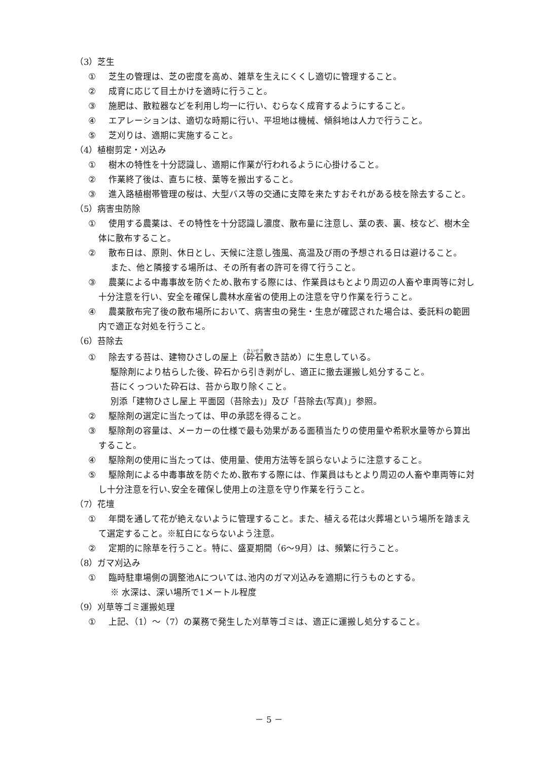（3）芝生
① 芝生の管理は、芝の密度を高め、雑草を生えにくくし適切に管理すること。
② 成育に応じて目土かけを適時に行うこと。
③ 施肥は、散粒器などを利用し均一に行い、むらなく成育するようにすること。
④ エアレーションは、適切な時期に行い、平坦地は機械、傾斜地は人力で行うこと。
⑤ 芝刈りは、適期に実施すること。
（4）植樹剪定・刈込み
① 樹木の特性を十分認識し、適期に作業が行われるように心掛けること。
② 作業終了後は、直ちに枝、葉等を搬出すること。
③ 進入路植樹帯管理の桜は、大型バス等の交通に支障を来たすおそれがある枝を除去すること。
（5）病害虫防除
① 使用する農薬は、その特性を十分認識し濃度、散布量に注意し、葉の表、裏、枝など、樹木全体に散布すること。
② 散布日は、原則、休日とし、天候に注意し強風、高温及び雨の予想される日は避けること。
また、他と隣接する場所は、その所有者の許可を得て行うこと。
③ 農薬による中毒事故を防ぐため､散布する際には、作業員はもとより周辺の人畜や車両等に対し十分注意を行い、安全を確保し農林水産省の使用上の注意を守り作業を行うこと。
④ 農薬散布完了後の散布場所において、病害虫の発生・生息が確認された場合は、委託料の範囲内で適正な対処を行うこと。
（6）苔除去
① 除去する苔は、建物ひさしの屋上（砕石敷き詰め）に生息している。
駆除剤により枯らした後、砕石から引き剥がし、適正に撤去運搬し処分すること。
苔にくっついた砕石は、苔から取り除くこと。
別添「建物ひさし屋上 平面図（苔除去)」及び「苔除去(写真)」参照。
② 駆除剤の選定に当たっては、甲の承認を得ること。
③ 駆除剤の容量は、メーカーの仕様で最も効果がある面積当たりの使用量や希釈水量等から算出すること。
④ 駆除剤の使用に当たっては、使用量、使用方法等を誤らないように注意すること。
⑤ 駆除剤による中毒事故を防ぐため､散布する際には、作業員はもとより周辺の人畜や車両等に対し十分注意を行い､安全を確保し使用上の注意を守り作業を行うこと。
（7）花壇
① 年間を通して花が絶えないように管理すること。また、植える花は火葬場という場所を踏まえて選定すること。※紅白にならないよう注意。
② 定期的に除草を行うこと。特に、盛夏期間（6～9月）は、頻繁に行うこと。
（8）ガマ刈込み
① 臨時駐車場側の調整池Aについては､池内のガマ刈込みを適期に行うものとする。
※ 水深は、深い場所で1メートル程度
（9）刈草等ゴミ運搬処理
① 上記､（1）～（7）の業務で発生した刈草等ゴミは、適正に運搬し処分すること。
－ 5 －